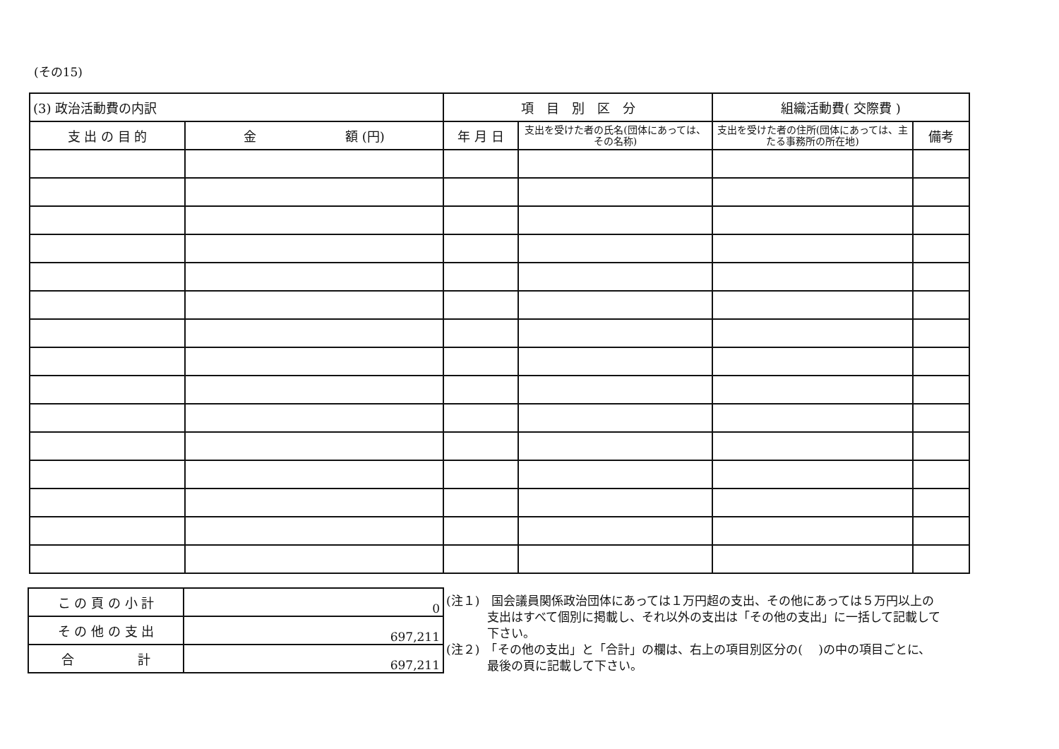(その15)
| (3) 政治活動費の内訳 | | 項 目 別 区 分 | | 組織活動費( 交際費 ) | |
| 支 出 の 目 的 | 金 額 (円) | 年 月 日 | 支出を受けた者の氏名(団体にあっては、その名称) | 支出を受けた者の住所(団体にあっては、主たる事務所の所在地) | 備考 |
| こ の 頁 の 小 計 | 0 |
| そ の 他 の 支 出 | 697,211 |
| 合 計 | 697,211 |
(注１)　国会議員関係政治団体にあっては１万円超の支出、その他にあっては５万円以上の支出はすべて個別に掲載し、それ以外の支出は「その他の支出」に一括して記載して下さい。
(注２)　「その他の支出」と「合計」の欄は、右上の項目別区分の(　 )の中の項目ごとに、最後の頁に記載して下さい。